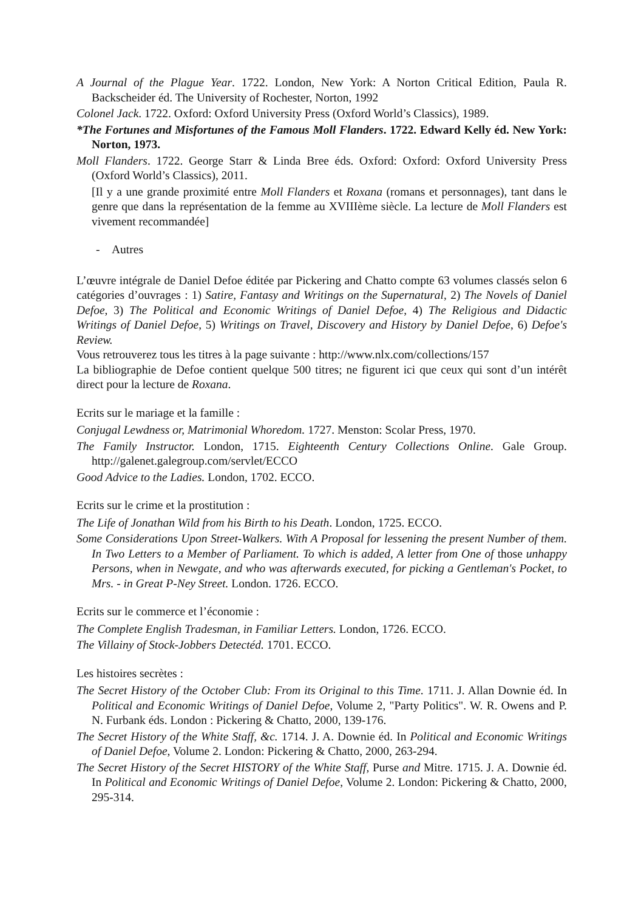A Journal of the Plague Year. 1722. London, New York: A Norton Critical Edition, Paula R. Backscheider éd. The University of Rochester, Norton, 1992
Colonel Jack. 1722. Oxford: Oxford University Press (Oxford World’s Classics), 1989.
*The Fortunes and Misfortunes of the Famous Moll Flanders. 1722. Edward Kelly éd. New York: Norton, 1973.
Moll Flanders. 1722. George Starr & Linda Bree éds. Oxford: Oxford: Oxford University Press (Oxford World’s Classics), 2011.
[Il y a une grande proximité entre Moll Flanders et Roxana (romans et personnages), tant dans le genre que dans la représentation de la femme au XVIIIème siècle. La lecture de Moll Flanders est vivement recommandée]
- Autres
L’œuvre intégrale de Daniel Defoe éditée par Pickering and Chatto compte 63 volumes classés selon 6 catégories d’ouvrages : 1) Satire, Fantasy and Writings on the Supernatural, 2) The Novels of Daniel Defoe, 3) The Political and Economic Writings of Daniel Defoe, 4) The Religious and Didactic Writings of Daniel Defoe, 5) Writings on Travel, Discovery and History by Daniel Defoe, 6) Defoe's Review.
Vous retrouverez tous les titres à la page suivante : http://www.nlx.com/collections/157
La bibliographie de Defoe contient quelque 500 titres; ne figurent ici que ceux qui sont d’un intérêt direct pour la lecture de Roxana.
Ecrits sur le mariage et la famille :
Conjugal Lewdness or, Matrimonial Whoredom. 1727. Menston: Scolar Press, 1970.
The Family Instructor. London, 1715. Eighteenth Century Collections Online. Gale Group. http://galenet.galegroup.com/servlet/ECCO
Good Advice to the Ladies. London, 1702. ECCO.
Ecrits sur le crime et la prostitution :
The Life of Jonathan Wild from his Birth to his Death. London, 1725. ECCO.
Some Considerations Upon Street-Walkers. With A Proposal for lessening the present Number of them. In Two Letters to a Member of Parliament. To which is added, A letter from One of those unhappy Persons, when in Newgate, and who was afterwards executed, for picking a Gentleman's Pocket, to Mrs. - in Great P-Ney Street. London. 1726. ECCO.
Ecrits sur le commerce et l’économie :
The Complete English Tradesman, in Familiar Letters. London, 1726. ECCO.
The Villainy of Stock-Jobbers Detectéd. 1701. ECCO.
Les histoires secrètes :
The Secret History of the October Club: From its Original to this Time. 1711. J. Allan Downie éd. In Political and Economic Writings of Daniel Defoe, Volume 2, "Party Politics". W. R. Owens and P. N. Furbank éds. London : Pickering & Chatto, 2000, 139-176.
The Secret History of the White Staff, &c. 1714. J. A. Downie éd. In Political and Economic Writings of Daniel Defoe, Volume 2. London: Pickering & Chatto, 2000, 263-294.
The Secret History of the Secret HISTORY of the White Staff, Purse and Mitre. 1715. J. A. Downie éd. In Political and Economic Writings of Daniel Defoe, Volume 2. London: Pickering & Chatto, 2000, 295-314.